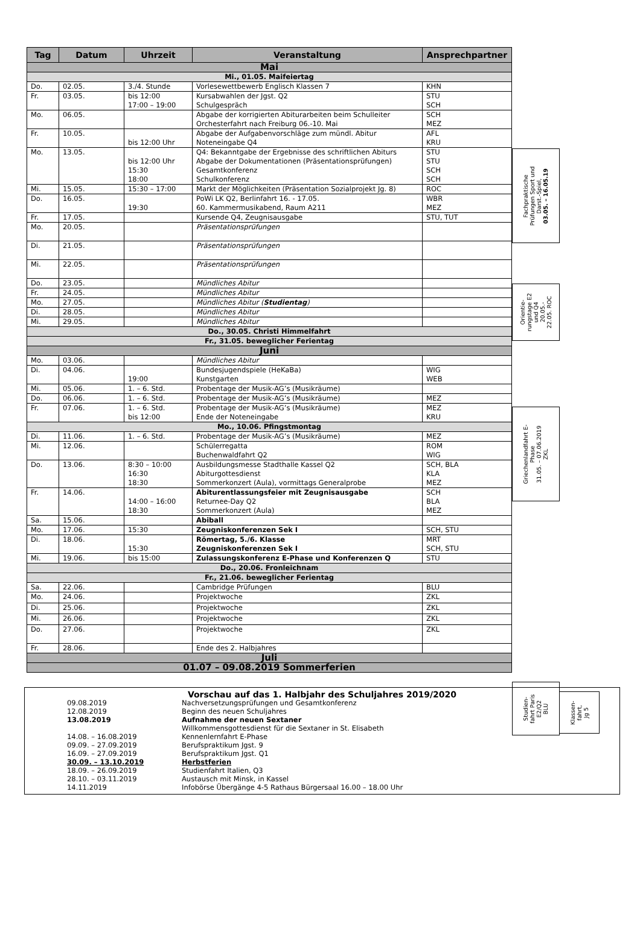| Tag | Datum | Uhrzeit | Veranstaltung | Ansprechpartner |
| --- | --- | --- | --- | --- |
| Mai | | | | |
| Mi., 01.05. Maifeiertag | | | | |
| Do. | 02.05. | 3./4. Stunde | Vorlesewettbewerb Englisch Klassen 7 | KHN |
| Fr. | 03.05. | bis 12:00 17:00 – 19:00 | Kursabwahlen der Jgst. Q2 Schulgespräch | STU SCH |
| Mo. | 06.05. | | Abgabe der korrigierten Abiturarbeiten beim Schulleiter Orchesterfahrt nach Freiburg 06.-10. Mai | SCH MEZ |
| Fr. | 10.05. | bis 12:00 Uhr | Abgabe der Aufgabenvorschläge zum mündl. Abitur Noteneingabe Q4 | AFL KRU |
| Mo. | 13.05. | bis 12:00 Uhr 15:30 18:00 | Q4: Bekanntgabe der Ergebnisse des schriftlichen Abiturs Abgabe der Dokumentationen (Präsentationsprüfungen) Gesamtkonferenz Schulkonferenz | STU STU SCH SCH |
| Mi. | 15.05. | 15:30 – 17:00 | Markt der Möglichkeiten (Präsentation Sozialprojekt Jg. 8) | ROC |
| Do. | 16.05. | 19:30 | PoWi LK Q2, Berlinfahrt 16. - 17.05. 60. Kammermusikabend, Raum A211 | WBR MEZ |
| Fr. | 17.05. | | Kursende Q4, Zeugnisausgabe | STU, TUT |
| Mo. | 20.05. | | Präsentationsprüfungen | |
| Di. | 21.05. | | Präsentationsprüfungen | |
| Mi. | 22.05. | | Präsentationsprüfungen | |
| Do. | 23.05. | | Mündliches Abitur | |
| Fr. | 24.05. | | Mündliches Abitur | |
| Mo. | 27.05. | | Mündliches Abitur ( Studientag ) | |
| Di. | 28.05. | | Mündliches Abitur | |
| Mi. | 29.05. | | Mündliches Abitur | |
| Do., 30.05. Christi Himmelfahrt | | | | |
| Fr., 31.05. beweglicher Ferientag | | | | |
| Juni | | | | |
| Mo. | 03.06. | | Mündliches Abitur | |
| Di. | 04.06. | 19:00 | Bundesjugendspiele (HeKaBa) Kunstgarten | WIG WEB |
| Mi. | 05.06. | 1. – 6. Std. | Probentage der Musik-AG’s (Musikräume) | |
| Do. | 06.06. | 1. – 6. Std. | Probentage der Musik-AG’s (Musikräume) | MEZ |
| Fr. | 07.06. | 1. – 6. Std. bis 12:00 | Probentage der Musik-AG’s (Musikräume) Ende der Noteneingabe | MEZ KRU |
| Mo., 10.06. Pfingstmontag | | | | |
| Di. | 11.06. | 1. – 6. Std. | Probentage der Musik-AG’s (Musikräume) | MEZ |
| Mi. | 12.06. | | Schülerregatta Buchenwaldfahrt Q2 | ROM WIG |
| Do. | 13.06. | 8:30 – 10:00 16:30 18:30 | Ausbildungsmesse Stadthalle Kassel Q2 Abiturgottesdienst Sommerkonzert (Aula), vormittags Generalprobe | SCH, BLA KLA MEZ |
| Fr. | 14.06. | 14:00 – 16:00 18:30 | Abiturentlassungsfeier mit Zeugnisausgabe Returnee-Day Q2 Sommerkonzert (Aula) | SCH BLA MEZ |
| Sa. | 15.06. | | Abiball | |
| Mo. | 17.06. | 15:30 | Zeugniskonferenzen Sek I | SCH, STU |
| Di. | 18.06. | 15:30 | Römertag, 5./6. Klasse Zeugniskonferenzen Sek I | MRT SCH, STU |
| Mi. | 19.06. | bis 15:00 | Zulassungskonferenz E-Phase und Konferenzen Q | STU |
| Do., 20.06. Fronleichnam | | | | |
| Fr., 21.06. beweglicher Ferientag | | | | |
| Sa. | 22.06. | | Cambridge Prüfungen | BLU |
| Mo. | 24.06. | | Projektwoche | ZKL |
| Di. | 25.06. | | Projektwoche | ZKL |
| Mi. | 26.06. | | Projektwoche | ZKL |
| Do. | 27.06. | | Projektwoche | ZKL |
| Fr. | 28.06. | | Ende des 2. Halbjahres | |
| Juli | | | | |
| 01.07 – 09.08.2019 Sommerferien | | | | |
Fachpraktische
Prüfungen Sport und
Darst.-Spiel,
03.05. – 16.05.19
Orientie-
rungstage E2
und Q4
20.05.-
22.05. ROC
Griechenlandfahrt E-
Phase
31.05. – 07.06.2019
ZKL
Studien-
fahrt Paris
E2/Q2
BLU
Klassen-
fahrt,
Jg 5
Vorschau auf das 1. Halbjahr des Schuljahres 2019/2020
| 09.08.2019 | Nachversetzungsprüfungen und Gesamtkonferenz |
| 12.08.2019 | Beginn des neuen Schuljahres |
| 13.08.2019 | Aufnahme der neuen Sextaner |
| | Willkommensgottesdienst für die Sextaner in St. Elisabeth |
| 14.08. – 16.08.2019 | Kennenlernfahrt E-Phase |
| 09.09. – 27.09.2019 | Berufspraktikum Jgst. 9 |
| 16.09. – 27.09.2019 | Berufspraktikum Jgst. Q1 |
| 30.09. – 13.10.2019 | Herbstferien |
| 18.09. – 26.09.2019 | Studienfahrt Italien, Q3 |
| 28.10. – 03.11.2019 | Austausch mit Minsk, in Kassel |
| 14.11.2019 | Infobörse Übergänge 4-5 Rathaus Bürgersaal 16.00 – 18.00 Uhr |